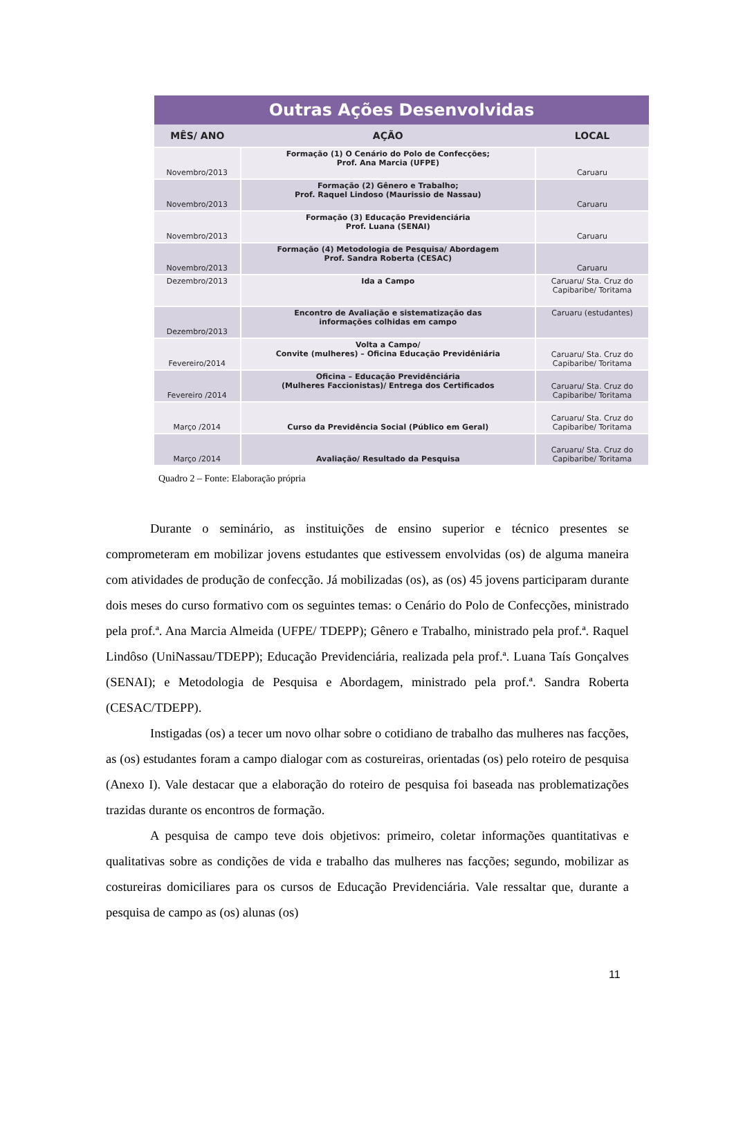| Outras Ações Desenvolvidas | | |
| --- | --- | --- |
| MÊS/ ANO | AÇÃO | LOCAL |
| Novembro/2013 | Formação (1) O Cenário do Polo de Confecções; Prof. Ana Marcia (UFPE) | Caruaru |
| Novembro/2013 | Formação (2) Gênero e Trabalho; Prof. Raquel Lindoso (Maurissio de Nassau) | Caruaru |
| Novembro/2013 | Formação (3) Educação Previdenciária Prof. Luana (SENAI) | Caruaru |
| Novembro/2013 | Formação (4) Metodologia de Pesquisa/ Abordagem Prof. Sandra Roberta (CESAC) | Caruaru |
| Dezembro/2013 | Ida a Campo | Caruaru/ Sta. Cruz do Capibaribe/ Toritama |
| Dezembro/2013 | Encontro de Avaliação e sistematização das informações colhidas em campo | Caruaru (estudantes) |
| Fevereiro/2014 | Volta a Campo/ Convite (mulheres) – Oficina Educação Previdêniária | Caruaru/ Sta. Cruz do Capibaribe/ Toritama |
| Fevereiro /2014 | Oficina – Educação Previdênciária (Mulheres Faccionistas)/ Entrega dos Certificados | Caruaru/ Sta. Cruz do Capibaribe/ Toritama |
| Março /2014 | Curso da Previdência Social (Público em Geral) | Caruaru/ Sta. Cruz do Capibaribe/ Toritama |
| Março /2014 | Avaliação/ Resultado da Pesquisa | Caruaru/ Sta. Cruz do Capibaribe/ Toritama |
Quadro 2 – Fonte: Elaboração própria
Durante o seminário, as instituições de ensino superior e técnico presentes se comprometeram em mobilizar jovens estudantes que estivessem envolvidas (os) de alguma maneira com atividades de produção de confecção. Já mobilizadas (os), as (os) 45 jovens participaram durante dois meses do curso formativo com os seguintes temas: o Cenário do Polo de Confecções, ministrado pela prof.ª. Ana Marcia Almeida (UFPE/ TDEPP); Gênero e Trabalho, ministrado pela prof.ª. Raquel Lindôso (UniNassau/TDEPP); Educação Previdenciária, realizada pela prof.ª. Luana Taís Gonçalves (SENAI); e Metodologia de Pesquisa e Abordagem, ministrado pela prof.ª. Sandra Roberta (CESAC/TDEPP).
Instigadas (os) a tecer um novo olhar sobre o cotidiano de trabalho das mulheres nas facções, as (os) estudantes foram a campo dialogar com as costureiras, orientadas (os) pelo roteiro de pesquisa (Anexo I). Vale destacar que a elaboração do roteiro de pesquisa foi baseada nas problematizações trazidas durante os encontros de formação.
A pesquisa de campo teve dois objetivos: primeiro, coletar informações quantitativas e qualitativas sobre as condições de vida e trabalho das mulheres nas facções; segundo, mobilizar as costureiras domiciliares para os cursos de Educação Previdenciária. Vale ressaltar que, durante a pesquisa de campo as (os) alunas (os)
11